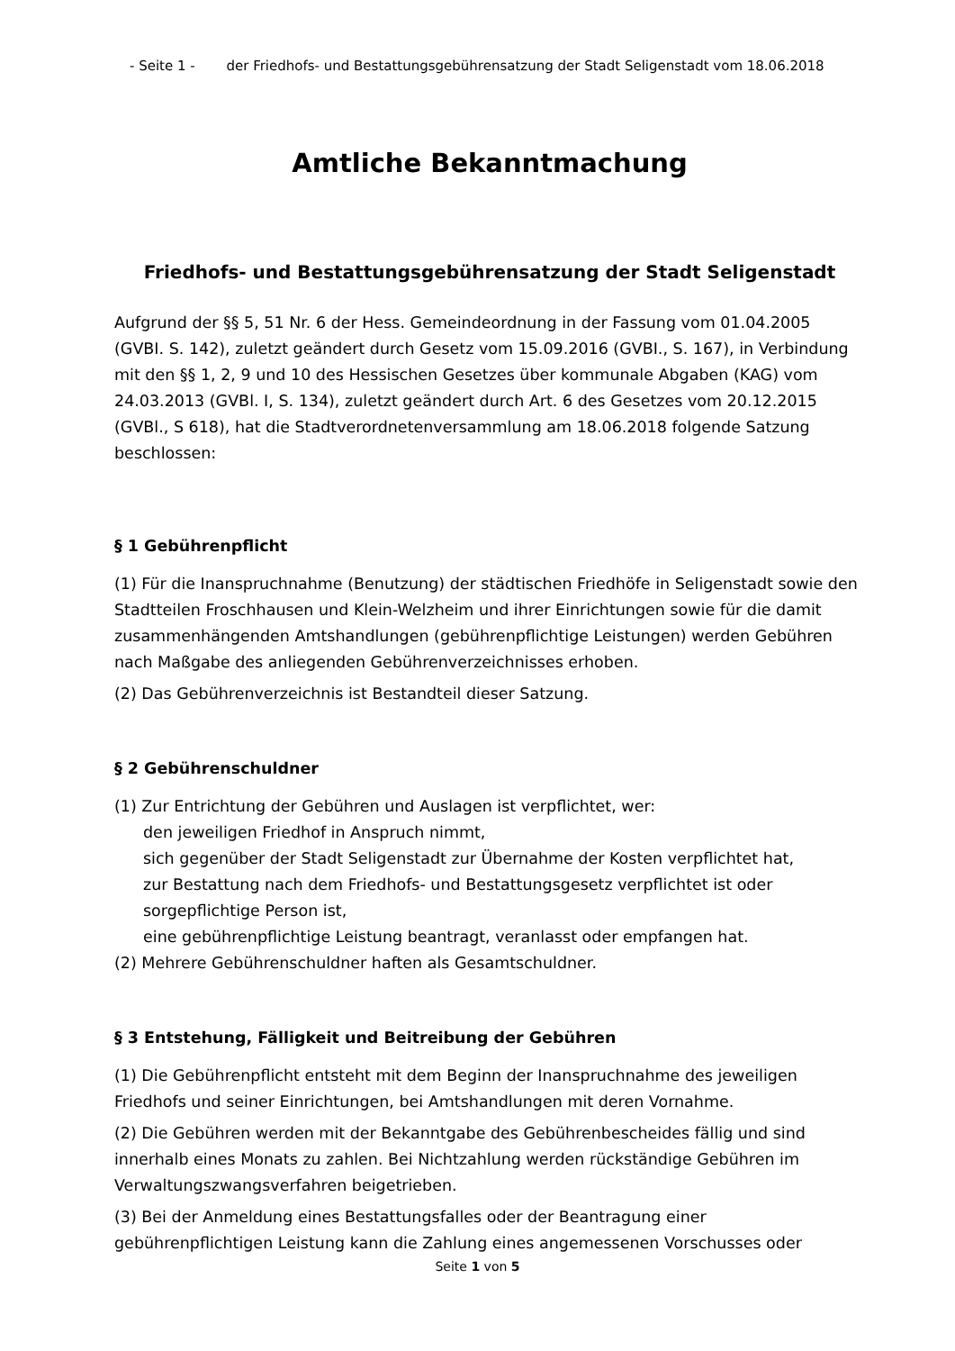- Seite 1 - der Friedhofs- und Bestattungsgebührensatzung der Stadt Seligenstadt vom 18.06.2018
Amtliche Bekanntmachung
Friedhofs- und Bestattungsgebührensatzung der Stadt Seligenstadt
Aufgrund der §§ 5, 51 Nr. 6 der Hess. Gemeindeordnung in der Fassung vom 01.04.2005 (GVBI. S. 142), zuletzt geändert durch Gesetz vom 15.09.2016 (GVBI., S. 167), in Verbindung mit den §§ 1, 2, 9 und 10 des Hessischen Gesetzes über kommunale Abgaben (KAG) vom 24.03.2013 (GVBl. I, S. 134), zuletzt geändert durch Art. 6 des Gesetzes vom 20.12.2015 (GVBl., S 618), hat die Stadtverordnetenversammlung am 18.06.2018 folgende Satzung beschlossen:
§ 1 Gebührenpflicht
(1) Für die Inanspruchnahme (Benutzung) der städtischen Friedhöfe in Seligenstadt sowie den Stadtteilen Froschhausen und Klein-Welzheim und ihrer Einrichtungen sowie für die damit zusammenhängenden Amtshandlungen (gebührenpflichtige Leistungen) werden Gebühren nach Maßgabe des anliegenden Gebührenverzeichnisses erhoben.
(2) Das Gebührenverzeichnis ist Bestandteil dieser Satzung.
§ 2 Gebührenschuldner
(1) Zur Entrichtung der Gebühren und Auslagen ist verpflichtet, wer:
den jeweiligen Friedhof in Anspruch nimmt,
sich gegenüber der Stadt Seligenstadt zur Übernahme der Kosten verpflichtet hat,
zur Bestattung nach dem Friedhofs- und Bestattungsgesetz verpflichtet ist oder sorgepflichtige Person ist,
eine gebührenpflichtige Leistung beantragt, veranlasst oder empfangen hat.
(2) Mehrere Gebührenschuldner haften als Gesamtschuldner.
§ 3 Entstehung, Fälligkeit und Beitreibung der Gebühren
(1) Die Gebührenpflicht entsteht mit dem Beginn der Inanspruchnahme des jeweiligen Friedhofs und seiner Einrichtungen, bei Amtshandlungen mit deren Vornahme.
(2) Die Gebühren werden mit der Bekanntgabe des Gebührenbescheides fällig und sind innerhalb eines Monats zu zahlen. Bei Nichtzahlung werden rückständige Gebühren im Verwaltungszwangsverfahren beigetrieben.
(3) Bei der Anmeldung eines Bestattungsfalles oder der Beantragung einer gebührenpflichtigen Leistung kann die Zahlung eines angemessenen Vorschusses oder
Seite 1 von 5